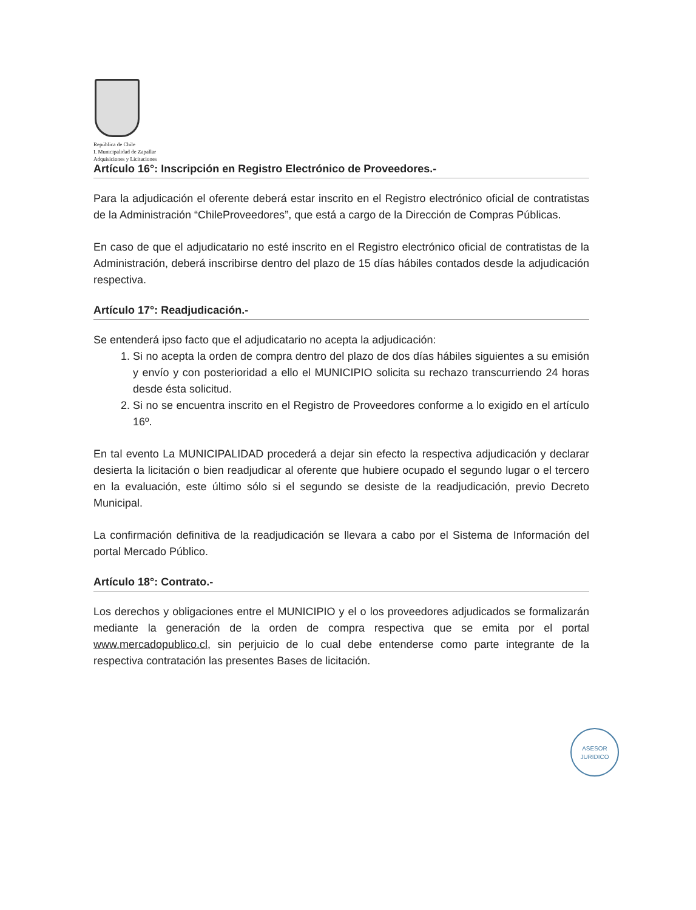República de Chile
I. Municipalidad de Zapallar
Adquisiciones y Licitaciones
Artículo 16°: Inscripción en Registro Electrónico de Proveedores.-
Para la adjudicación el oferente deberá estar inscrito en el Registro electrónico oficial de contratistas de la Administración “ChileProveedores”, que está a cargo de la Dirección de Compras Públicas.
En caso de que el adjudicatario no esté inscrito en el Registro electrónico oficial de contratistas de la Administración, deberá inscribirse dentro del plazo de 15 días hábiles contados desde la adjudicación respectiva.
Artículo 17°: Readjudicación.-
Se entenderá ipso facto que el adjudicatario no acepta la adjudicación:
1. Si no acepta la orden de compra dentro del plazo de dos días hábiles siguientes a su emisión y envío y con posterioridad a ello el MUNICIPIO solicita su rechazo transcurriendo 24 horas desde ésta solicitud.
2. Si no se encuentra inscrito en el Registro de Proveedores conforme a lo exigido en el artículo 16º.
En tal evento La MUNICIPALIDAD procederá a dejar sin efecto la respectiva adjudicación y declarar desierta la licitación o bien readjudicar al oferente que hubiere ocupado el segundo lugar o el tercero en la evaluación, este último sólo si el segundo se desiste de la readjudicación, previo Decreto Municipal.
La confirmación definitiva de la readjudicación se llevara a cabo por el Sistema de Información del portal Mercado Público.
Artículo 18°: Contrato.-
Los derechos y obligaciones entre el MUNICIPIO y el o los proveedores adjudicados se formalizarán mediante la generación de la orden de compra respectiva que se emita por el portal www.mercadopublico.cl, sin perjuicio de lo cual debe entenderse como parte integrante de la respectiva contratación las presentes Bases de licitación.
ASESOR
JURIDICO